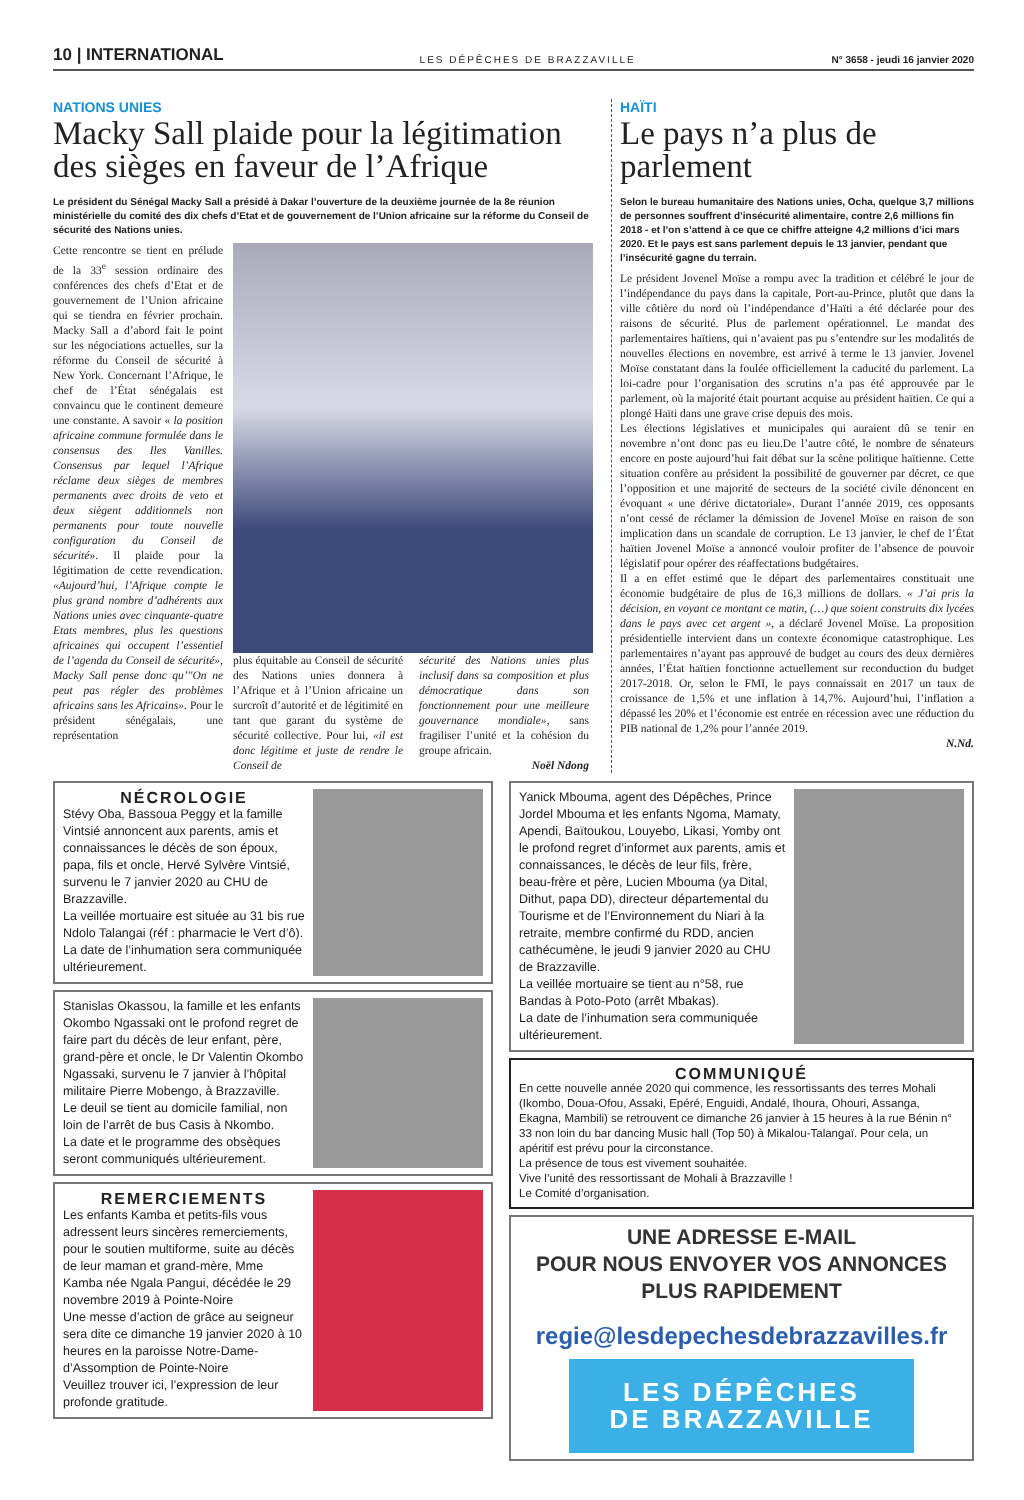10 | INTERNATIONAL LES DÉPÊCHES DE BRAZZAVILLE N° 3658 - jeudi 16 janvier 2020
NATIONS UNIES
Macky Sall plaide pour la légitimation des sièges en faveur de l’Afrique
Le président du Sénégal Macky Sall a présidé à Dakar l’ouverture de la deuxième journée de la 8e réunion ministérielle du comité des dix chefs d’Etat et de gouvernement de l’Union africaine sur la réforme du Conseil de sécurité des Nations unies.
Cette rencontre se tient en prélude de la 33<sup>e</sup> session ordinaire des conférences des chefs d’Etat et de gouvernement de l’Union africaine qui se tiendra en février prochain. Macky Sall a d’abord fait le point sur les négociations actuelles, sur la réforme du Conseil de sécurité à New York. Concernant l’Afrique, le chef de l’État sénégalais est convaincu que le continent demeure une constante. A savoir « la position africaine commune formulée dans le consensus des Iles Vanilles. Consensus par lequel l’Afrique réclame deux sièges de membres permanents avec droits de veto et deux siègent additionnels non permanents pour toute nouvelle configuration du Conseil de sécurité». Il plaide pour la légitimation de cette revendication. «Aujourd’hui, l’Afrique compte le plus grand nombre d’adhérents aux Nations unies avec cinquante-quatre Etats membres, plus les questions africaines qui occupent l’essentiel de l’agenda du Conseil de sécurité», Macky Sall pense donc qu’"On ne peut pas régler des problèmes africains sans les Africains». Pour le président sénégalais, une représentation
plus équitable au Conseil de sécurité des Nations unies donnera à l’Afrique et à l’Union africaine un surcroît d’autorité et de légitimité en tant que garant du système de sécurité collective. Pour lui, «il est donc légitime et juste de rendre le Conseil de
sécurité des Nations unies plus inclusif dans sa composition et plus démocratique dans son fonctionnement pour une meilleure gouvernance mondiale», sans fragiliser l’unité et la cohésion du groupe africain.
Noël Ndong
HAÏTI
Le pays n’a plus de parlement
Selon le bureau humanitaire des Nations unies, Ocha, quelque 3,7 millions de personnes souffrent d’insécurité alimentaire, contre 2,6 millions fin 2018 - et l’on s’attend à ce que ce chiffre atteigne 4,2 millions d’ici mars 2020. Et le pays est sans parlement depuis le 13 janvier, pendant que l’insécurité gagne du terrain.
Le président Jovenel Moïse a rompu avec la tradition et célébré le jour de l’indépendance du pays dans la capitale, Port-au-Prince, plutôt que dans la ville côtière du nord où l’indépendance d’Haïti a été déclarée pour des raisons de sécurité. Plus de parlement opérationnel. Le mandat des parlementaires haïtiens, qui n’avaient pas pu s’entendre sur les modalités de nouvelles élections en novembre, est arrivé à terme le 13 janvier. Jovenel Moïse constatant dans la foulée officiellement la caducité du parlement. La loi-cadre pour l’organisation des scrutins n’a pas été approuvée par le parlement, où la majorité était pourtant acquise au président haïtien. Ce qui a plongé Haïti dans une grave crise depuis des mois.
Les élections législatives et municipales qui auraient dû se tenir en novembre n’ont donc pas eu lieu.De l’autre côté, le nombre de sénateurs encore en poste aujourd’hui fait débat sur la scène politique haïtienne. Cette situation confère au président la possibilité de gouverner par décret, ce que l’opposition et une majorité de secteurs de la société civile dénoncent en évoquant « une dérive dictatoriale». Durant l’année 2019, ces opposants n’ont cessé de réclamer la démission de Jovenel Moïse en raison de son implication dans un scandale de corruption. Le 13 janvier, le chef de l’État haïtien Jovenel Moïse a annoncé vouloir profiter de l’absence de pouvoir législatif pour opérer des réaffectations budgétaires.
Il a en effet estimé que le départ des parlementaires constituait une économie budgétaire de plus de 16,3 millions de dollars. « J’ai pris la décision, en voyant ce montant ce matin, (…) que soient construits dix lycées dans le pays avec cet argent », a déclaré Jovenel Moïse. La proposition présidentielle intervient dans un contexte économique catastrophique. Les parlementaires n’ayant pas approuvé de budget au cours des deux dernières années, l’État haïtien fonctionne actuellement sur reconduction du budget 2017-2018. Or, selon le FMI, le pays connaissait en 2017 un taux de croissance de 1,5% et une inflation à 14,7%. Aujourd’hui, l’inflation a dépassé les 20% et l’économie est entrée en récession avec une réduction du PIB national de 1,2% pour l’année 2019.
N.Nd.
NÉCROLOGIE
Stévy Oba, Bassoua Peggy et la famille Vintsié annoncent aux parents, amis et connaissances le décès de son époux, papa, fils et oncle, Hervé Sylvère Vintsié, survenu le 7 janvier 2020 au CHU de Brazzaville.
La veillée mortuaire est située au 31 bis rue Ndolo Talangai (réf : pharmacie le Vert d’ô).
La date de l’inhumation sera communiquée ultérieurement.
Stanislas Okassou, la famille et les enfants Okombo Ngassaki ont le profond regret de faire part du décès de leur enfant, père, grand-père et oncle, le Dr Valentin Okombo Ngassaki, survenu le 7 janvier à l’hôpital militaire Pierre Mobengo, à Brazzaville.
Le deuil se tient au domicile familial, non loin de l’arrêt de bus Casis à Nkombo.
La date et le programme des obsèques seront communiqués ultérieurement.
REMERCIEMENTS
Les enfants Kamba et petits-fils vous adressent leurs sincères remerciements, pour le soutien multiforme, suite au décès de leur maman et grand-mère, Mme Kamba née Ngala Pangui, décédée le 29 novembre 2019 à Pointe-Noire
Une messe d’action de grâce au seigneur sera dite ce dimanche 19 janvier 2020 à 10 heures en la paroisse Notre-Dame-d’Assomption de Pointe-Noire
Veuillez trouver ici, l’expression de leur profonde gratitude.
Yanick Mbouma, agent des Dépêches, Prince Jordel Mbouma et les enfants Ngoma, Mamaty, Apendi, Baïtoukou, Louyebo, Likasi, Yomby ont le profond regret d’informet aux parents, amis et connaissances, le décès de leur fils, frère, beau-frère et père, Lucien Mbouma (ya Dital, Dithut, papa DD), directeur départemental du Tourisme et de l’Environnement du Niari à la retraite, membre confirmé du RDD, ancien cathécumène, le jeudi 9 janvier 2020 au CHU de Brazzaville.
La veillée mortuaire se tient au n°58, rue Bandas à Poto-Poto (arrêt Mbakas).
La date de l’inhumation sera communiquée ultérieurement.
COMMUNIQUÉ
En cette nouvelle année 2020 qui commence, les ressortissants des terres Mohali (Ikombo, Doua-Ofou, Assaki, Epéré, Enguidi, Andalé, Ihoura, Ohouri, Assanga, Ekagna, Mambili) se retrouvent ce dimanche 26 janvier à 15 heures à la rue Bénin n° 33 non loin du bar dancing Music hall (Top 50) à Mikalou-Talangaï. Pour cela, un apéritif est prévu pour la circonstance.
La présence de tous est vivement souhaitée.
Vive l’unité des ressortissant de Mohali à Brazzaville !
Le Comité d’organisation.
UNE ADRESSE E-MAIL
POUR NOUS ENVOYER VOS ANNONCES
PLUS RAPIDEMENT
regie@lesdepechesdebrazzavilles.fr
LES DÉPÊCHES
DE BRAZZAVILLE